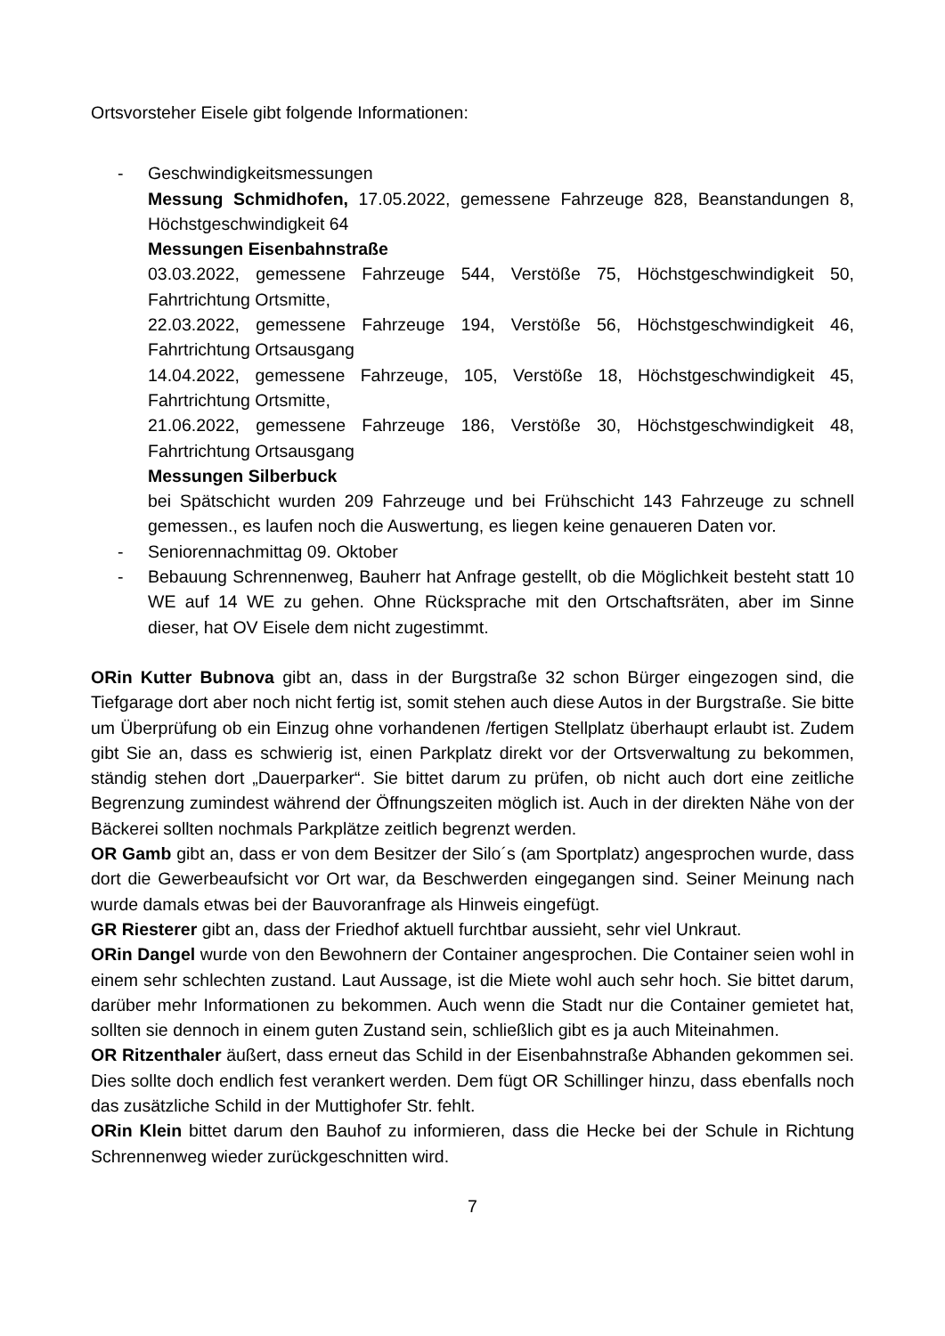Ortsvorsteher Eisele gibt folgende Informationen:
- Geschwindigkeitsmessungen
Messung Schmidhofen, 17.05.2022, gemessene Fahrzeuge 828, Beanstandungen 8, Höchstgeschwindigkeit 64
Messungen Eisenbahnstraße
03.03.2022, gemessene Fahrzeuge 544, Verstöße 75, Höchstgeschwindigkeit 50, Fahrtrichtung Ortsmitte,
22.03.2022, gemessene Fahrzeuge 194, Verstöße 56, Höchstgeschwindigkeit 46, Fahrtrichtung Ortsausgang
14.04.2022, gemessene Fahrzeuge, 105, Verstöße 18, Höchstgeschwindigkeit 45, Fahrtrichtung Ortsmitte,
21.06.2022, gemessene Fahrzeuge 186, Verstöße 30, Höchstgeschwindigkeit 48, Fahrtrichtung Ortsausgang
Messungen Silberbuck
bei Spätschicht wurden 209 Fahrzeuge und bei Frühschicht 143 Fahrzeuge zu schnell gemessen., es laufen noch die Auswertung, es liegen keine genaueren Daten vor.
- Seniorennachmittag 09. Oktober
- Bebauung Schrennenweg, Bauherr hat Anfrage gestellt, ob die Möglichkeit besteht statt 10 WE auf 14 WE zu gehen. Ohne Rücksprache mit den Ortschaftsräten, aber im Sinne dieser, hat OV Eisele dem nicht zugestimmt.
ORin Kutter Bubnova gibt an, dass in der Burgstraße 32 schon Bürger eingezogen sind, die Tiefgarage dort aber noch nicht fertig ist, somit stehen auch diese Autos in der Burgstraße. Sie bitte um Überprüfung ob ein Einzug ohne vorhandenen /fertigen Stellplatz überhaupt erlaubt ist. Zudem gibt Sie an, dass es schwierig ist, einen Parkplatz direkt vor der Ortsverwaltung zu bekommen, ständig stehen dort „Dauerparker“. Sie bittet darum zu prüfen, ob nicht auch dort eine zeitliche Begrenzung zumindest während der Öffnungszeiten möglich ist. Auch in der direkten Nähe von der Bäckerei sollten nochmals Parkplätze zeitlich begrenzt werden.
OR Gamb gibt an, dass er von dem Besitzer der Silo´s (am Sportplatz) angesprochen wurde, dass dort die Gewerbeaufsicht vor Ort war, da Beschwerden eingegangen sind. Seiner Meinung nach wurde damals etwas bei der Bauvoranfrage als Hinweis eingefügt.
GR Riesterer gibt an, dass der Friedhof aktuell furchtbar aussieht, sehr viel Unkraut.
ORin Dangel wurde von den Bewohnern der Container angesprochen. Die Container seien wohl in einem sehr schlechten zustand. Laut Aussage, ist die Miete wohl auch sehr hoch. Sie bittet darum, darüber mehr Informationen zu bekommen. Auch wenn die Stadt nur die Container gemietet hat, sollten sie dennoch in einem guten Zustand sein, schließlich gibt es ja auch Miteinahmen.
OR Ritzenthaler äußert, dass erneut das Schild in der Eisenbahnstraße Abhanden gekommen sei. Dies sollte doch endlich fest verankert werden. Dem fügt OR Schillinger hinzu, dass ebenfalls noch das zusätzliche Schild in der Muttighofer Str. fehlt.
ORin Klein bittet darum den Bauhof zu informieren, dass die Hecke bei der Schule in Richtung Schrennenweg wieder zurückgeschnitten wird.
7